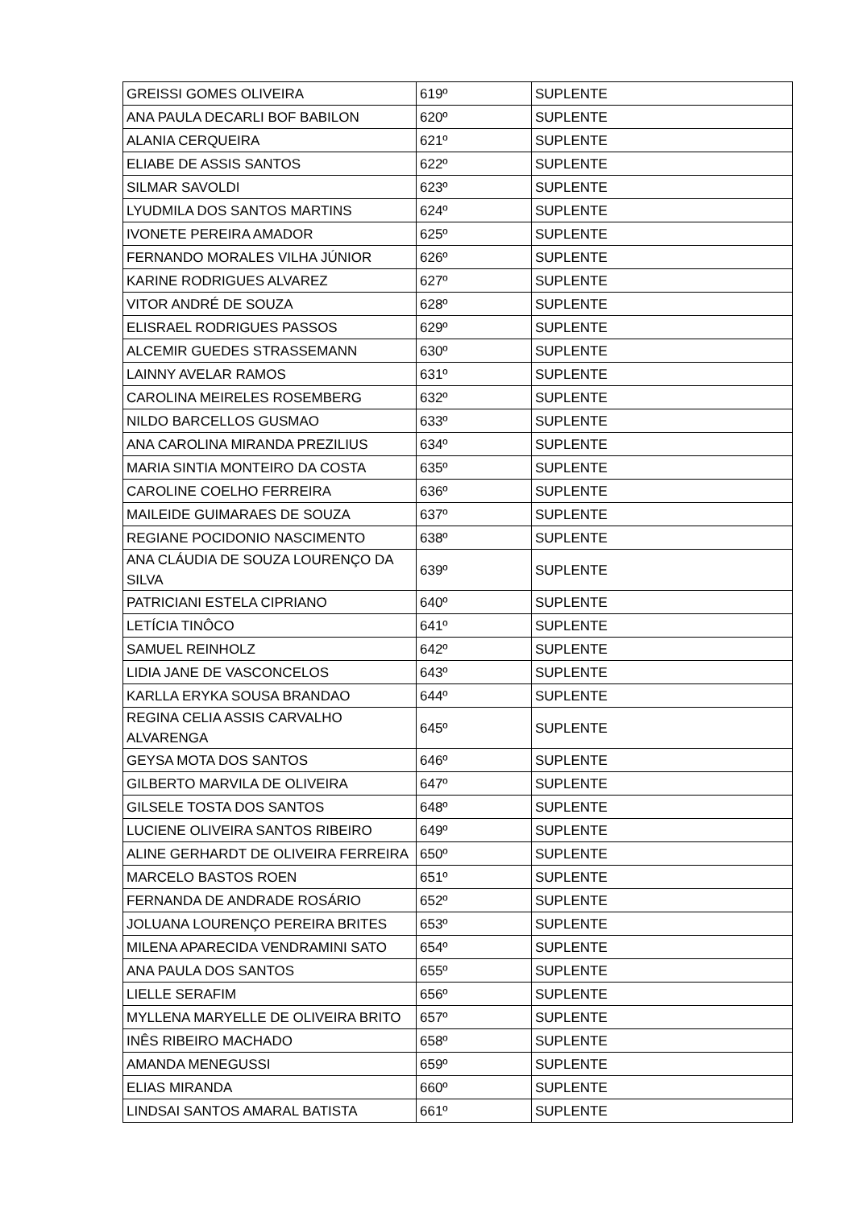| GREISSI GOMES OLIVEIRA | 619º | SUPLENTE |
| ANA PAULA DECARLI BOF BABILON | 620º | SUPLENTE |
| ALANIA CERQUEIRA | 621º | SUPLENTE |
| ELIABE DE ASSIS SANTOS | 622º | SUPLENTE |
| SILMAR SAVOLDI | 623º | SUPLENTE |
| LYUDMILA DOS SANTOS MARTINS | 624º | SUPLENTE |
| IVONETE PEREIRA AMADOR | 625º | SUPLENTE |
| FERNANDO MORALES VILHA JÚNIOR | 626º | SUPLENTE |
| KARINE RODRIGUES ALVAREZ | 627º | SUPLENTE |
| VITOR ANDRÉ DE SOUZA | 628º | SUPLENTE |
| ELISRAEL RODRIGUES PASSOS | 629º | SUPLENTE |
| ALCEMIR GUEDES STRASSEMANN | 630º | SUPLENTE |
| LAINNY AVELAR RAMOS | 631º | SUPLENTE |
| CAROLINA MEIRELES ROSEMBERG | 632º | SUPLENTE |
| NILDO BARCELLOS GUSMAO | 633º | SUPLENTE |
| ANA CAROLINA MIRANDA PREZILIUS | 634º | SUPLENTE |
| MARIA SINTIA MONTEIRO DA COSTA | 635º | SUPLENTE |
| CAROLINE COELHO FERREIRA | 636º | SUPLENTE |
| MAILEIDE GUIMARAES DE SOUZA | 637º | SUPLENTE |
| REGIANE POCIDONIO NASCIMENTO | 638º | SUPLENTE |
| ANA CLÁUDIA DE SOUZA LOURENÇO DA SILVA | 639º | SUPLENTE |
| PATRICIANI ESTELA CIPRIANO | 640º | SUPLENTE |
| LETÍCIA TINÔCO | 641º | SUPLENTE |
| SAMUEL REINHOLZ | 642º | SUPLENTE |
| LIDIA JANE DE VASCONCELOS | 643º | SUPLENTE |
| KARLLA ERYKA SOUSA BRANDAO | 644º | SUPLENTE |
| REGINA CELIA ASSIS CARVALHO ALVARENGA | 645º | SUPLENTE |
| GEYSA MOTA DOS SANTOS | 646º | SUPLENTE |
| GILBERTO MARVILA DE OLIVEIRA | 647º | SUPLENTE |
| GILSELE TOSTA DOS SANTOS | 648º | SUPLENTE |
| LUCIENE OLIVEIRA SANTOS RIBEIRO | 649º | SUPLENTE |
| ALINE GERHARDT DE OLIVEIRA FERREIRA | 650º | SUPLENTE |
| MARCELO BASTOS ROEN | 651º | SUPLENTE |
| FERNANDA DE ANDRADE ROSÁRIO | 652º | SUPLENTE |
| JOLUANA LOURENÇO PEREIRA BRITES | 653º | SUPLENTE |
| MILENA APARECIDA VENDRAMINI SATO | 654º | SUPLENTE |
| ANA PAULA DOS SANTOS | 655º | SUPLENTE |
| LIELLE SERAFIM | 656º | SUPLENTE |
| MYLLENA MARYELLE DE OLIVEIRA BRITO | 657º | SUPLENTE |
| INÊS RIBEIRO MACHADO | 658º | SUPLENTE |
| AMANDA MENEGUSSI | 659º | SUPLENTE |
| ELIAS MIRANDA | 660º | SUPLENTE |
| LINDSAI SANTOS AMARAL BATISTA | 661º | SUPLENTE |